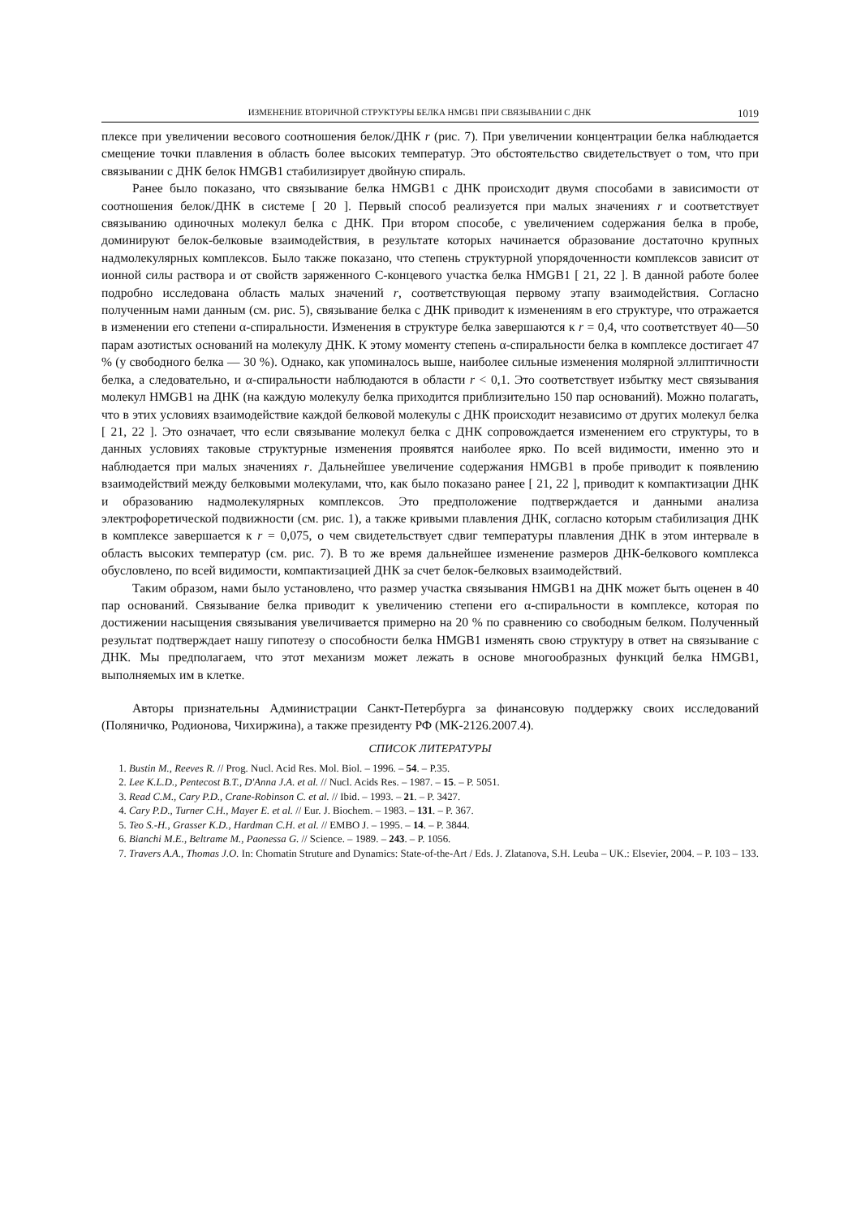ИЗМЕНЕНИЕ ВТОРИЧНОЙ СТРУКТУРЫ БЕЛКА HMGB1 ПРИ СВЯЗЫВАНИИ С ДНК 1019
плексе при увеличении весового соотношения белок/ДНК r (рис. 7). При увеличении концентрации белка наблюдается смещение точки плавления в область более высоких температур. Это обстоятельство свидетельствует о том, что при связывании с ДНК белок HMGB1 стабилизирует двойную спираль.
Ранее было показано, что связывание белка HMGB1 с ДНК происходит двумя способами в зависимости от соотношения белок/ДНК в системе [ 20 ]. Первый способ реализуется при малых значениях r и соответствует связыванию одиночных молекул белка с ДНК. При втором способе, с увеличением содержания белка в пробе, доминируют белок-белковые взаимодействия, в результате которых начинается образование достаточно крупных надмолекулярных комплексов. Было также показано, что степень структурной упорядоченности комплексов зависит от ионной силы раствора и от свойств заряженного С-концевого участка белка HMGB1 [ 21, 22 ]. В данной работе более подробно исследована область малых значений r, соответствующая первому этапу взаимодействия. Согласно полученным нами данным (см. рис. 5), связывание белка с ДНК приводит к изменениям в его структуре, что отражается в изменении его степени α-спиральности. Изменения в структуре белка завершаются к r = 0,4, что соответствует 40—50 парам азотистых оснований на молекулу ДНК. К этому моменту степень α-спиральности белка в комплексе достигает 47 % (у свободного белка — 30 %). Однако, как упоминалось выше, наиболее сильные изменения молярной эллиптичности белка, а следовательно, и α-спиральности наблюдаются в области r < 0,1. Это соответствует избытку мест связывания молекул HMGB1 на ДНК (на каждую молекулу белка приходится приблизительно 150 пар оснований). Можно полагать, что в этих условиях взаимодействие каждой белковой молекулы с ДНК происходит независимо от других молекул белка [ 21, 22 ]. Это означает, что если связывание молекул белка с ДНК сопровождается изменением его структуры, то в данных условиях таковые структурные изменения проявятся наиболее ярко. По всей видимости, именно это и наблюдается при малых значениях r. Дальнейшее увеличение содержания HMGB1 в пробе приводит к появлению взаимодействий между белковыми молекулами, что, как было показано ранее [ 21, 22 ], приводит к компактизации ДНК и образованию надмолекулярных комплексов. Это предположение подтверждается и данными анализа электрофоретической подвижности (см. рис. 1), а также кривыми плавления ДНК, согласно которым стабилизация ДНК в комплексе завершается к r = 0,075, о чем свидетельствует сдвиг температуры плавления ДНК в этом интервале в область высоких температур (см. рис. 7). В то же время дальнейшее изменение размеров ДНК-белкового комплекса обусловлено, по всей видимости, компактизацией ДНК за счет белок-белковых взаимодействий.
Таким образом, нами было установлено, что размер участка связывания HMGB1 на ДНК может быть оценен в 40 пар оснований. Связывание белка приводит к увеличению степени его α-спиральности в комплексе, которая по достижении насыщения связывания увеличивается примерно на 20 % по сравнению со свободным белком. Полученный результат подтверждает нашу гипотезу о способности белка HMGB1 изменять свою структуру в ответ на связывание с ДНК. Мы предполагаем, что этот механизм может лежать в основе многообразных функций белка HMGB1, выполняемых им в клетке.
Авторы признательны Администрации Санкт-Петербурга за финансовую поддержку своих исследований (Поляничко, Родионова, Чихиржина), а также президенту РФ (МК-2126.2007.4).
СПИСОК ЛИТЕРАТУРЫ
1. Bustin M., Reeves R. // Prog. Nucl. Acid Res. Mol. Biol. – 1996. – 54. – P.35.
2. Lee K.L.D., Pentecost B.T., D'Anna J.A. et al. // Nucl. Acids Res. – 1987. – 15. – P. 5051.
3. Read C.M., Cary P.D., Crane-Robinson C. et al. // Ibid. – 1993. – 21. – P. 3427.
4. Cary P.D., Turner C.H., Mayer E. et al. // Eur. J. Biochem. – 1983. – 131. – P. 367.
5. Teo S.-H., Grasser K.D., Hardman C.H. et al. // EMBO J. – 1995. – 14. – P. 3844.
6. Bianchi M.E., Beltrame M., Paonessa G. // Science. – 1989. – 243. – P. 1056.
7. Travers A.A., Thomas J.O. In: Chomatin Struture and Dynamics: State-of-the-Art / Eds. J. Zlatanova, S.H. Leuba – UK.: Elsevier, 2004. – P. 103 – 133.